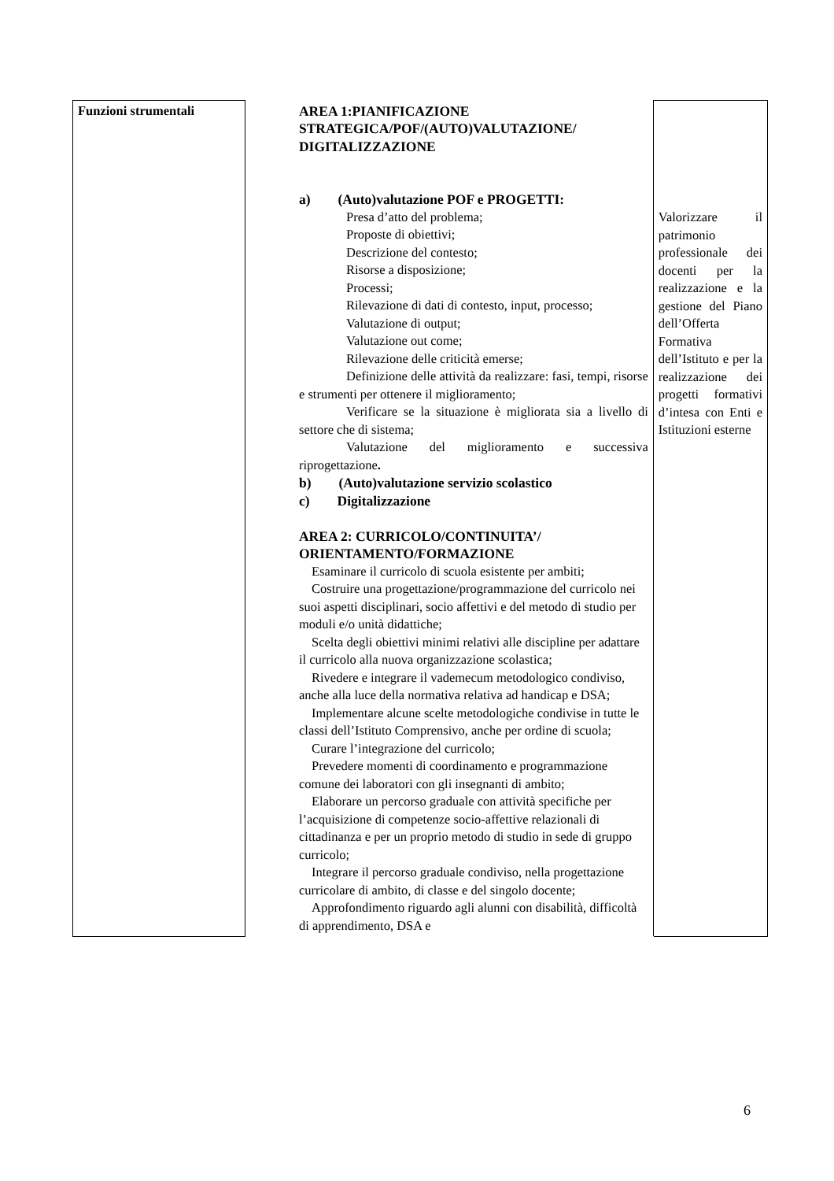| Funzioni strumentali | AREA 1:PIANIFICAZIONE STRATEGICA/POF/(AUTO)VALUTAZIONE/ DIGITALIZZAZIONE a) (Auto)valutazione POF e PROGETTI: Presa d’atto del problema; Proposte di obiettivi; Descrizione del contesto; Risorse a disposizione; Processi; Rilevazione di dati di contesto, input, processo; Valutazione di output; Valutazione out come; Rilevazione delle criticità emerse; Definizione delle attività da realizzare: fasi, tempi, risorse e strumenti per ottenere il miglioramento; Verificare se la situazione è migliorata sia a livello di settore che di sistema; Valutazione del miglioramento e successiva riprogettazione . b) (Auto)valutazione servizio scolastico c) Digitalizzazione AREA 2: CURRICOLO/CONTINUITA’/ ORIENTAMENTO/FORMAZIONE Esaminare il curricolo di scuola esistente per ambiti; Costruire una progettazione/programmazione del curricolo nei suoi aspetti disciplinari, socio affettivi e del metodo di studio per moduli e/o unità didattiche; Scelta degli obiettivi minimi relativi alle discipline per adattare il curricolo alla nuova organizzazione scolastica; Rivedere e integrare il vademecum metodologico condiviso, anche alla luce della normativa relativa ad handicap e DSA; Implementare alcune scelte metodologiche condivise in tutte le classi dell’Istituto Comprensivo, anche per ordine di scuola; Curare l’integrazione del curricolo; Prevedere momenti di coordinamento e programmazione comune dei laboratori con gli insegnanti di ambito; Elaborare un percorso graduale con attività specifiche per l’acquisizione di competenze socio-affettive relazionali di cittadinanza e per un proprio metodo di studio in sede di gruppo curricolo; Integrare il percorso graduale condiviso, nella progettazione curricolare di ambito, di classe e del singolo docente; Approfondimento riguardo agli alunni con disabilità, difficoltà di apprendimento, DSA e | Valorizzare il patrimonio professionale dei docenti per la realizzazione e la gestione del Piano dell’Offerta Formativa dell’Istituto e per la realizzazione dei progetti formativi d’intesa con Enti e Istituzioni esterne |
6